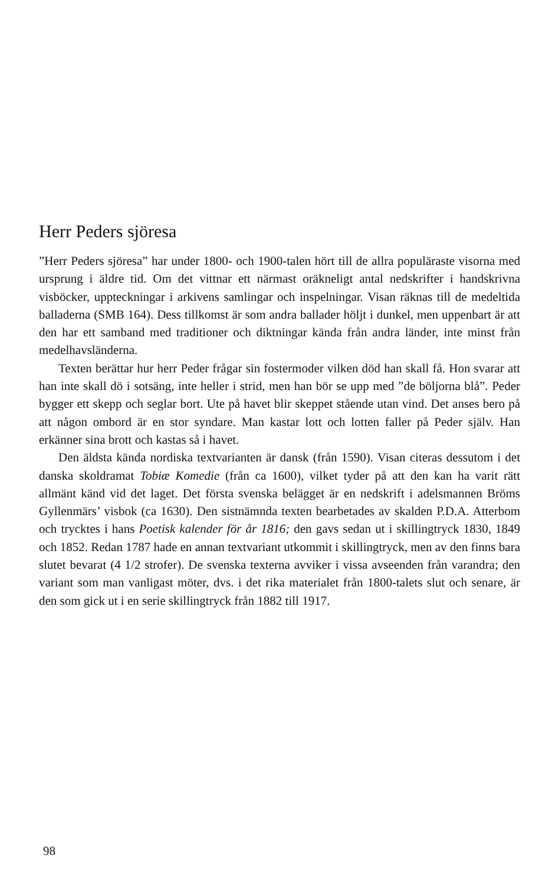Herr Peders sjöresa
”Herr Peders sjöresa” har under 1800- och 1900-talen hört till de allra populäraste visorna med ursprung i äldre tid. Om det vittnar ett närmast oräkneligt antal nedskrifter i handskrivna visböcker, uppteckningar i arkivens samlingar och inspelningar. Visan räknas till de medeltida balladerna (SMB 164). Dess tillkomst är som andra ballader höljt i dunkel, men uppenbart är att den har ett samband med traditioner och diktningar kända från andra länder, inte minst från medelhavsländerna.
Texten berättar hur herr Peder frågar sin fostermoder vilken död han skall få. Hon svarar att han inte skall dö i sotsäng, inte heller i strid, men han bör se upp med ”de böljorna blå”. Peder bygger ett skepp och seglar bort. Ute på havet blir skeppet stående utan vind. Det anses bero på att någon ombord är en stor syndare. Man kastar lott och lotten faller på Peder själv. Han erkänner sina brott och kastas så i havet.
Den äldsta kända nordiska textvarianten är dansk (från 1590). Visan citeras dessutom i det danska skoldramat Tobiæ Komedie (från ca 1600), vilket tyder på att den kan ha varit rätt allmänt känd vid det laget. Det första svenska belägget är en nedskrift i adelsmannen Bröms Gyllenmärs’ visbok (ca 1630). Den sistnämnda texten bearbetades av skalden P.D.A. Atterbom och trycktes i hans Poetisk kalender för år 1816; den gavs sedan ut i skillingtryck 1830, 1849 och 1852. Redan 1787 hade en annan textvariant utkommit i skillingtryck, men av den finns bara slutet bevarat (4 1/2 strofer). De svenska texterna avviker i vissa avseenden från varandra; den variant som man vanligast möter, dvs. i det rika materialet från 1800-talets slut och senare, är den som gick ut i en serie skillingtryck från 1882 till 1917.
98